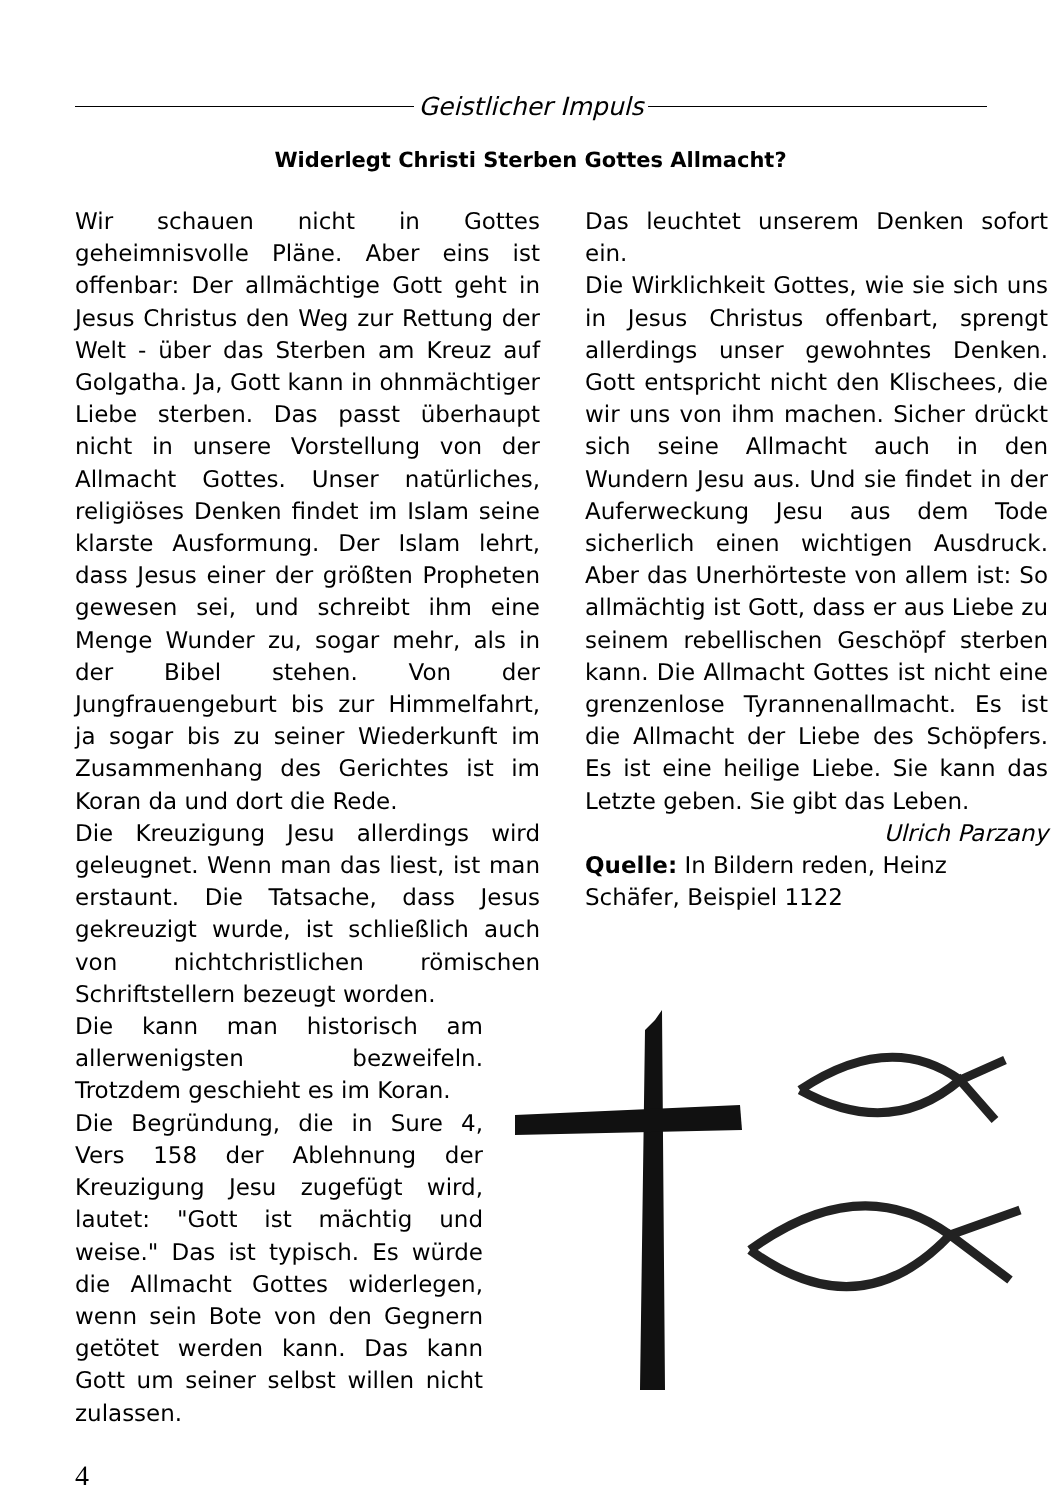Geistlicher Impuls
Widerlegt Christi Sterben Gottes Allmacht?
Wir schauen nicht in Gottes geheimnisvolle Pläne. Aber eins ist offenbar: Der allmächtige Gott geht in Jesus Christus den Weg zur Rettung der Welt - über das Sterben am Kreuz auf Golgatha. Ja, Gott kann in ohnmächtiger Liebe sterben. Das passt überhaupt nicht in unsere Vorstellung von der Allmacht Gottes. Unser natürliches, religiöses Denken findet im Islam seine klarste Ausformung. Der Islam lehrt, dass Jesus einer der größten Propheten gewesen sei, und schreibt ihm eine Menge Wunder zu, sogar mehr, als in der Bibel stehen. Von der Jungfrauengeburt bis zur Himmelfahrt, ja sogar bis zu seiner Wiederkunft im Zusammenhang des Gerichtes ist im Koran da und dort die Rede.
Die Kreuzigung Jesu allerdings wird geleugnet. Wenn man das liest, ist man erstaunt. Die Tatsache, dass Jesus gekreuzigt wurde, ist schließlich auch von nichtchristlichen römischen Schriftstellern bezeugt worden.
Die kann man historisch am allerwenigsten bezweifeln. Trotzdem geschieht es im Koran.
Die Begründung, die in Sure 4, Vers 158 der Ablehnung der Kreuzigung Jesu zugefügt wird, lautet: "Gott ist mächtig und weise." Das ist typisch. Es würde die Allmacht Gottes widerlegen, wenn sein Bote von den Gegnern getötet werden kann. Das kann Gott um seiner selbst willen nicht zulassen.
Das leuchtet unserem Denken sofort ein.
Die Wirklichkeit Gottes, wie sie sich uns in Jesus Christus offenbart, sprengt allerdings unser gewohntes Denken. Gott entspricht nicht den Klischees, die wir uns von ihm machen. Sicher drückt sich seine Allmacht auch in den Wundern Jesu aus. Und sie findet in der Auferweckung Jesu aus dem Tode sicherlich einen wichtigen Ausdruck. Aber das Unerhörteste von allem ist: So allmächtig ist Gott, dass er aus Liebe zu seinem rebellischen Geschöpf sterben kann. Die Allmacht Gottes ist nicht eine grenzenlose Tyrannenallmacht. Es ist die Allmacht der Liebe des Schöpfers. Es ist eine heilige Liebe. Sie kann das Letzte geben. Sie gibt das Leben.
Ulrich Parzany
Quelle: In Bildern reden, Heinz Schäfer, Beispiel 1122
4